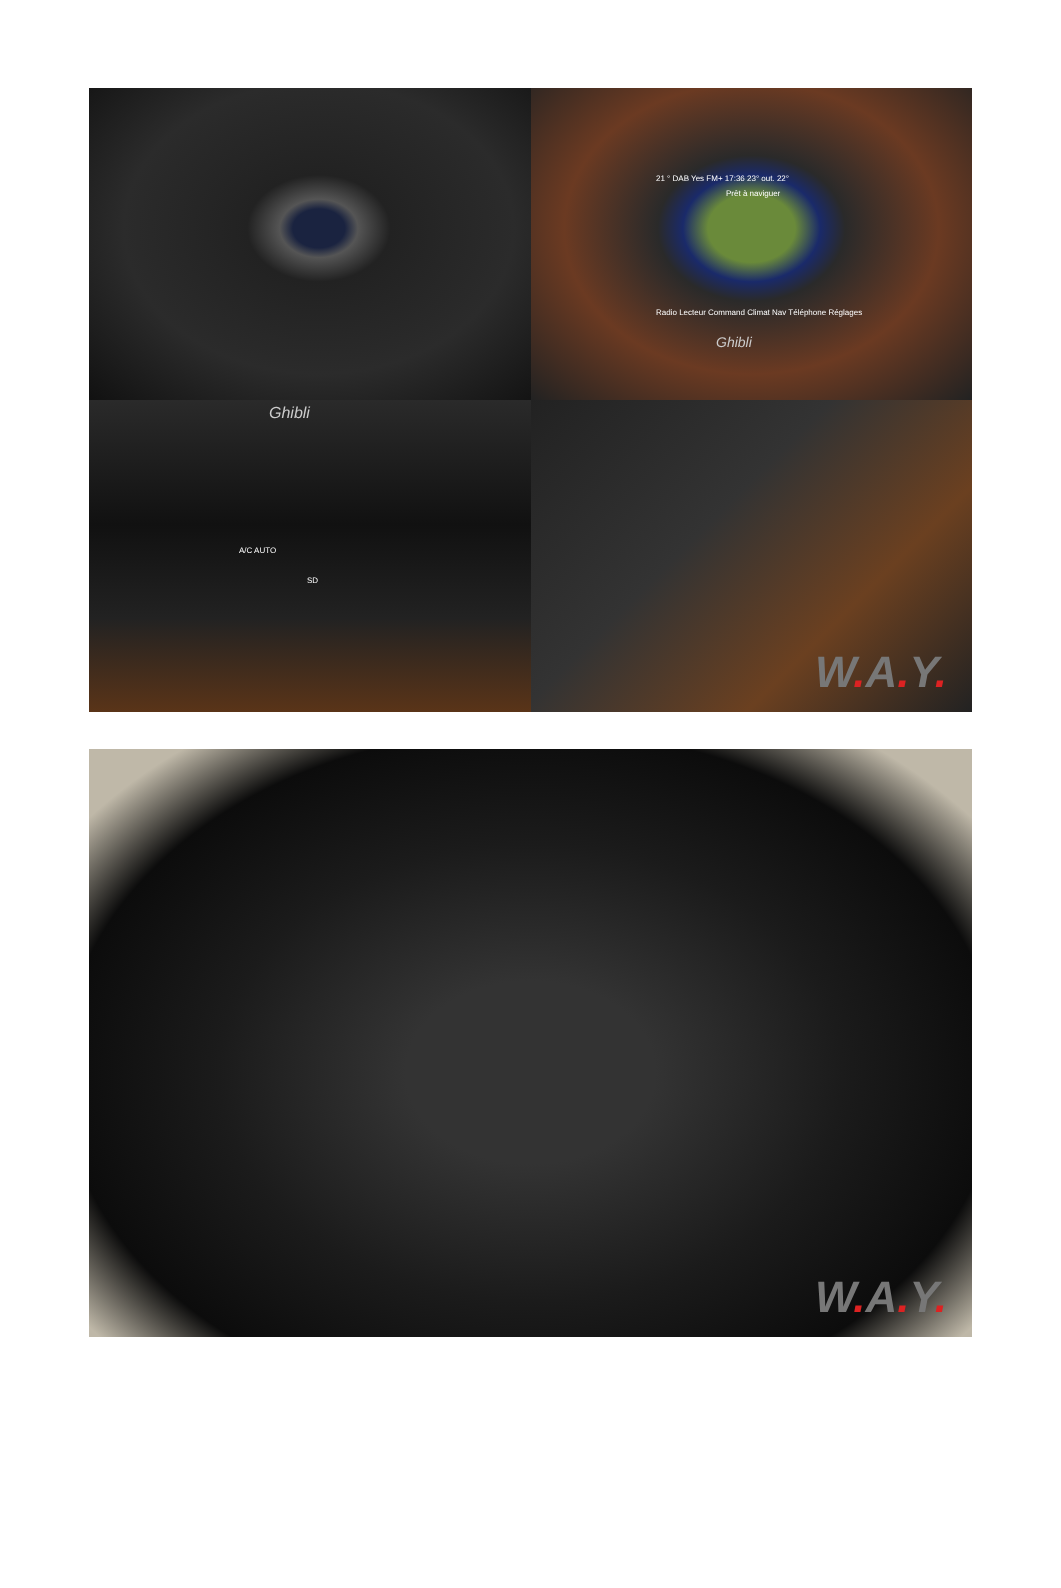21 ° DAB Yes FM+ 17:36 23° out. 22°
Prêt à naviguer
Radio Lecteur Command Climat Nav Téléphone Réglages
Ghibli
Ghibli
A/C AUTO
SD
W. A. Y.
W. A. Y.